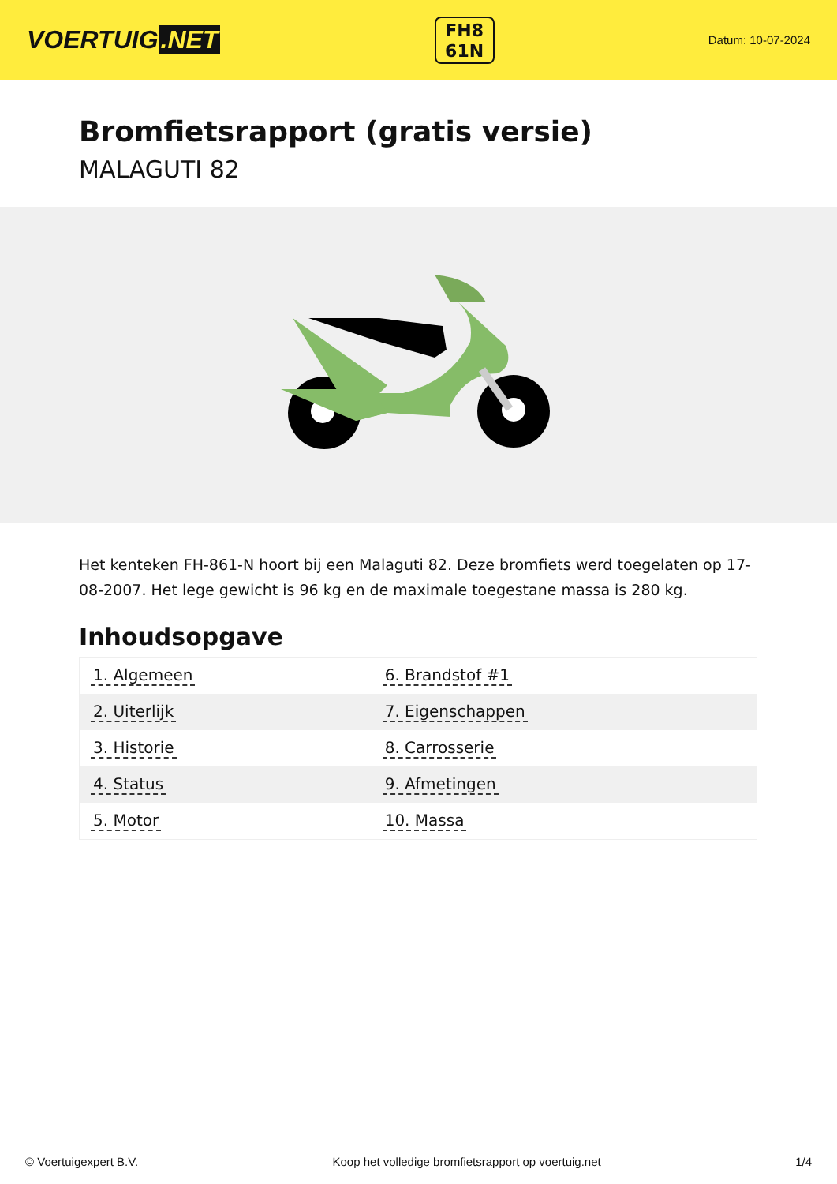VOERTUIG.NET
FH8
61N
Datum: 10-07-2024
Bromfietsrapport (gratis versie)
MALAGUTI 82
Het kenteken FH-861-N hoort bij een Malaguti 82. Deze bromfiets werd toegelaten op 17-08-2007. Het lege gewicht is 96 kg en de maximale toegestane massa is 280 kg.
Inhoudsopgave
| 1. Algemeen | 6. Brandstof #1 |
| 2. Uiterlijk | 7. Eigenschappen |
| 3. Historie | 8. Carrosserie |
| 4. Status | 9. Afmetingen |
| 5. Motor | 10. Massa |
© Voertuigexpert B.V. Koop het volledige bromfietsrapport op voertuig.net 1/4